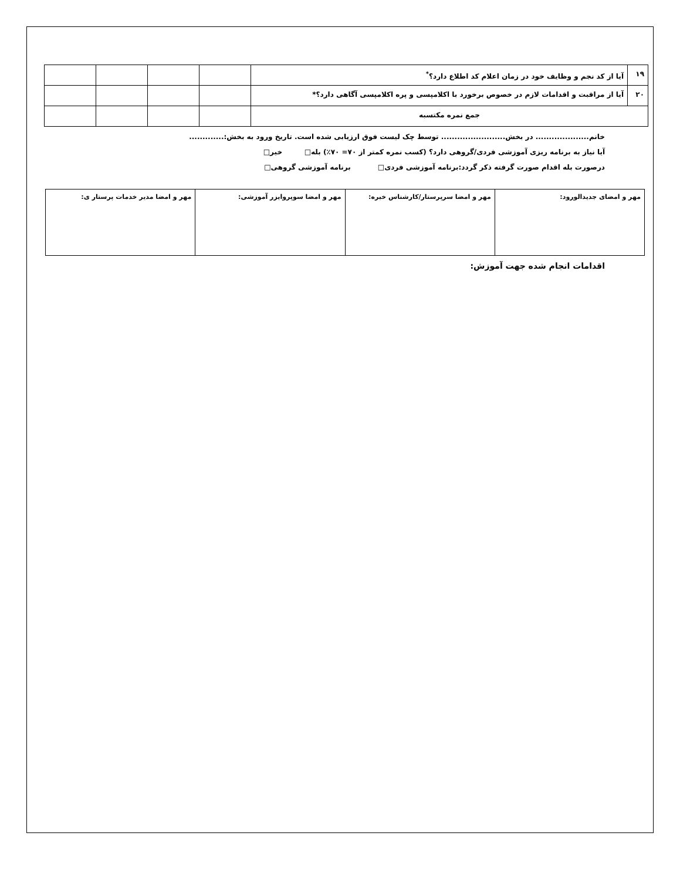| ۱۹ | آیا از کد نجم و وظایف خود در زمان اعلام کد اطلاع دارد؟<sup>*</sup> | | | | |
| ۲۰ | آیا از مراقبت و اقدامات لازم در خصوص برخورد با اکلامپسی و پره اکلامپسی آگاهی دارد؟* | | | | |
| جمع نمره مکتسبه | | | | | |
خانم.................... در بخش........................ توسط چک لیست فوق ارزیابی شده است. تاریخ ورود به بخش:.............
آیا نیاز به برنامه ریزی آموزشی فردی/گروهی دارد؟ (کسب نمره کمتر از ۷۰= ۷۰٪) بله□ خیر□
درصورت بله اقدام صورت گرفته ذکر گردد:برنامه آموزشی فردی□ برنامه آموزشی گروهی□
| مهر و امضای جدیدالورود: | مهر و امضا سرپرستار/کارشناس خبره: | مهر و امضا سوپروایزر آموزشی: | مهر و امضا مدیر خدمات پرستار ی: |
اقدامات انجام شده جهت آموزش: